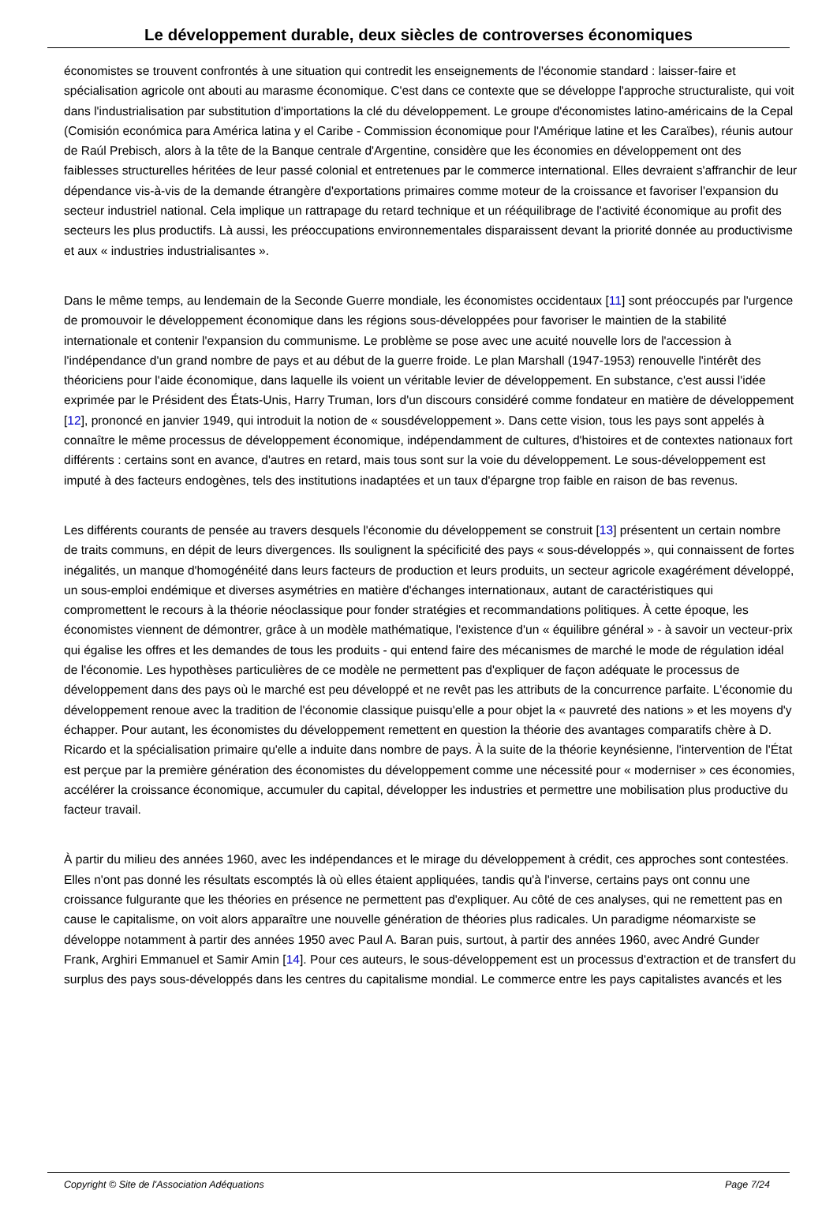Le développement durable, deux siècles de controverses économiques
économistes se trouvent confrontés à une situation qui contredit les enseignements de l'économie standard : laisser-faire et spécialisation agricole ont abouti au marasme économique. C'est dans ce contexte que se développe l'approche structuraliste, qui voit dans l'industrialisation par substitution d'importations la clé du développement. Le groupe d'économistes latino-américains de la Cepal (Comisión económica para América latina y el Caribe - Commission économique pour l'Amérique latine et les Caraïbes), réunis autour de Raúl Prebisch, alors à la tête de la Banque centrale d'Argentine, considère que les économies en développement ont des faiblesses structurelles héritées de leur passé colonial et entretenues par le commerce international. Elles devraient s'affranchir de leur dépendance vis-à-vis de la demande étrangère d'exportations primaires comme moteur de la croissance et favoriser l'expansion du secteur industriel national. Cela implique un rattrapage du retard technique et un rééquilibrage de l'activité économique au profit des secteurs les plus productifs. Là aussi, les préoccupations environnementales disparaissent devant la priorité donnée au productivisme et aux « industries industrialisantes ».
Dans le même temps, au lendemain de la Seconde Guerre mondiale, les économistes occidentaux [11] sont préoccupés par l'urgence de promouvoir le développement économique dans les régions sous-développées pour favoriser le maintien de la stabilité internationale et contenir l'expansion du communisme. Le problème se pose avec une acuité nouvelle lors de l'accession à l'indépendance d'un grand nombre de pays et au début de la guerre froide. Le plan Marshall (1947-1953) renouvelle l'intérêt des théoriciens pour l'aide économique, dans laquelle ils voient un véritable levier de développement. En substance, c'est aussi l'idée exprimée par le Président des États-Unis, Harry Truman, lors d'un discours considéré comme fondateur en matière de développement [12], prononcé en janvier 1949, qui introduit la notion de « sousdéveloppement ». Dans cette vision, tous les pays sont appelés à connaître le même processus de développement économique, indépendamment de cultures, d'histoires et de contextes nationaux fort différents : certains sont en avance, d'autres en retard, mais tous sont sur la voie du développement. Le sous-développement est imputé à des facteurs endogènes, tels des institutions inadaptées et un taux d'épargne trop faible en raison de bas revenus.
Les différents courants de pensée au travers desquels l'économie du développement se construit [13] présentent un certain nombre de traits communs, en dépit de leurs divergences. Ils soulignent la spécificité des pays « sous-développés », qui connaissent de fortes inégalités, un manque d'homogénéité dans leurs facteurs de production et leurs produits, un secteur agricole exagérément développé, un sous-emploi endémique et diverses asymétries en matière d'échanges internationaux, autant de caractéristiques qui compromettent le recours à la théorie néoclassique pour fonder stratégies et recommandations politiques. À cette époque, les économistes viennent de démontrer, grâce à un modèle mathématique, l'existence d'un « équilibre général » - à savoir un vecteur-prix qui égalise les offres et les demandes de tous les produits - qui entend faire des mécanismes de marché le mode de régulation idéal de l'économie. Les hypothèses particulières de ce modèle ne permettent pas d'expliquer de façon adéquate le processus de développement dans des pays où le marché est peu développé et ne revêt pas les attributs de la concurrence parfaite. L'économie du développement renoue avec la tradition de l'économie classique puisqu'elle a pour objet la « pauvreté des nations » et les moyens d'y échapper. Pour autant, les économistes du développement remettent en question la théorie des avantages comparatifs chère à D. Ricardo et la spécialisation primaire qu'elle a induite dans nombre de pays. À la suite de la théorie keynésienne, l'intervention de l'État est perçue par la première génération des économistes du développement comme une nécessité pour « moderniser » ces économies, accélérer la croissance économique, accumuler du capital, développer les industries et permettre une mobilisation plus productive du facteur travail.
À partir du milieu des années 1960, avec les indépendances et le mirage du développement à crédit, ces approches sont contestées. Elles n'ont pas donné les résultats escomptés là où elles étaient appliquées, tandis qu'à l'inverse, certains pays ont connu une croissance fulgurante que les théories en présence ne permettent pas d'expliquer. Au côté de ces analyses, qui ne remettent pas en cause le capitalisme, on voit alors apparaître une nouvelle génération de théories plus radicales. Un paradigme néomarxiste se développe notamment à partir des années 1950 avec Paul A. Baran puis, surtout, à partir des années 1960, avec André Gunder Frank, Arghiri Emmanuel et Samir Amin [14]. Pour ces auteurs, le sous-développement est un processus d'extraction et de transfert du surplus des pays sous-développés dans les centres du capitalisme mondial. Le commerce entre les pays capitalistes avancés et les
Copyright © Site de l'Association Adéquations Page 7/24